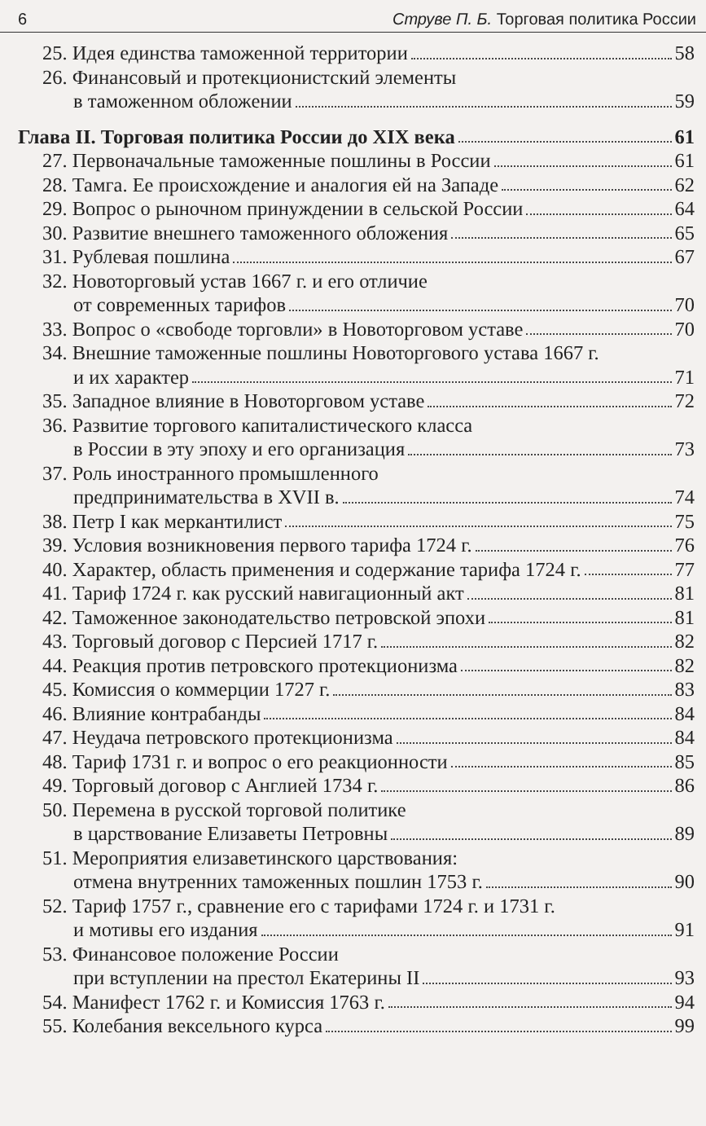6 Струве П. Б. Торговая политика России
25. Идея единства таможенной территории 58
26. Финансовый и протекционистский элементы
в таможенном обложении 59
Глава II. Торговая политика России до XIX века 61
27. Первоначальные таможенные пошлины в России 61
28. Тамга. Ее происхождение и аналогия ей на Западе 62
29. Вопрос о рыночном принуждении в сельской России 64
30. Развитие внешнего таможенного обложения 65
31. Рублевая пошлина 67
32. Новоторговый устав 1667 г. и его отличие
от современных тарифов 70
33. Вопрос о «свободе торговли» в Новоторговом уставе 70
34. Внешние таможенные пошлины Новоторгового устава 1667 г.
и их характер 71
35. Западное влияние в Новоторговом уставе 72
36. Развитие торгового капиталистического класса
в России в эту эпоху и его организация 73
37. Роль иностранного промышленного
предпринимательства в XVII в. 74
38. Петр I как меркантилист 75
39. Условия возникновения первого тарифа 1724 г. 76
40. Характер, область применения и содержание тарифа 1724 г. 77
41. Тариф 1724 г. как русский навигационный акт 81
42. Таможенное законодательство петровской эпохи 81
43. Торговый договор с Персией 1717 г. 82
44. Реакция против петровского протекционизма 82
45. Комиссия о коммерции 1727 г. 83
46. Влияние контрабанды 84
47. Неудача петровского протекционизма 84
48. Тариф 1731 г. и вопрос о его реакционности 85
49. Торговый договор с Англией 1734 г. 86
50. Перемена в русской торговой политике
в царствование Елизаветы Петровны 89
51. Мероприятия елизаветинского царствования:
отмена внутренних таможенных пошлин 1753 г. 90
52. Тариф 1757 г., сравнение его с тарифами 1724 г. и 1731 г.
и мотивы его издания 91
53. Финансовое положение России
при вступлении на престол Екатерины II 93
54. Манифест 1762 г. и Комиссия 1763 г. 94
55. Колебания вексельного курса 99